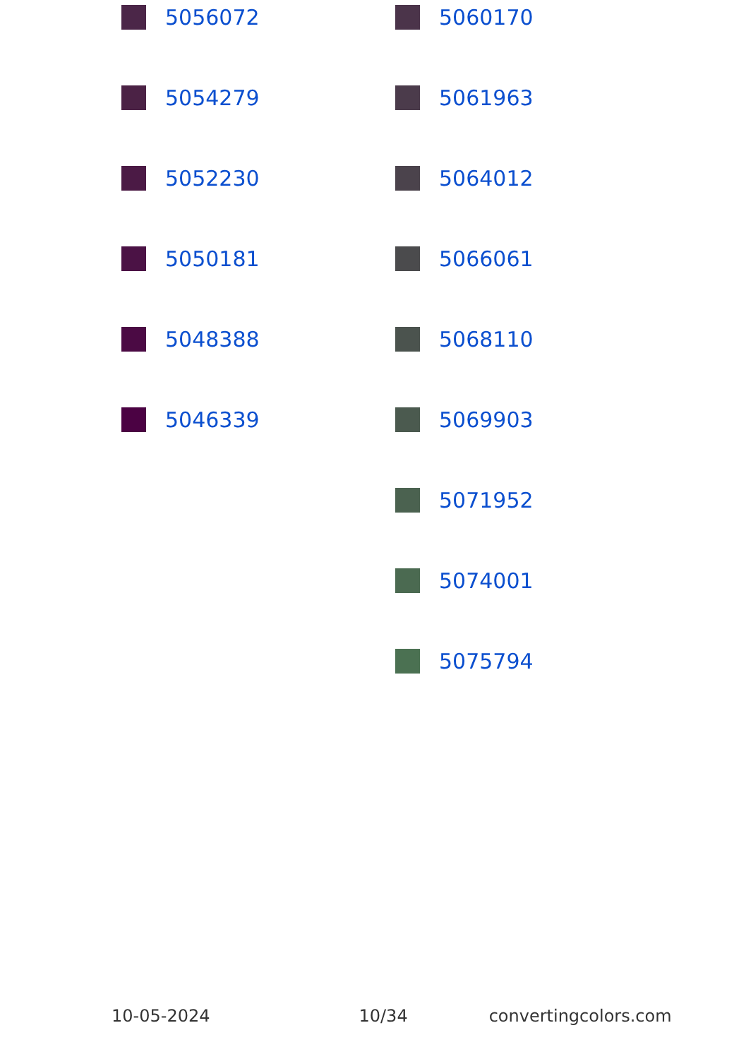5056072
5054279
5052230
5050181
5048388
5046339
5060170
5061963
5064012
5066061
5068110
5069903
5071952
5074001
5075794
10-05-2024 10/34 convertingcolors.com